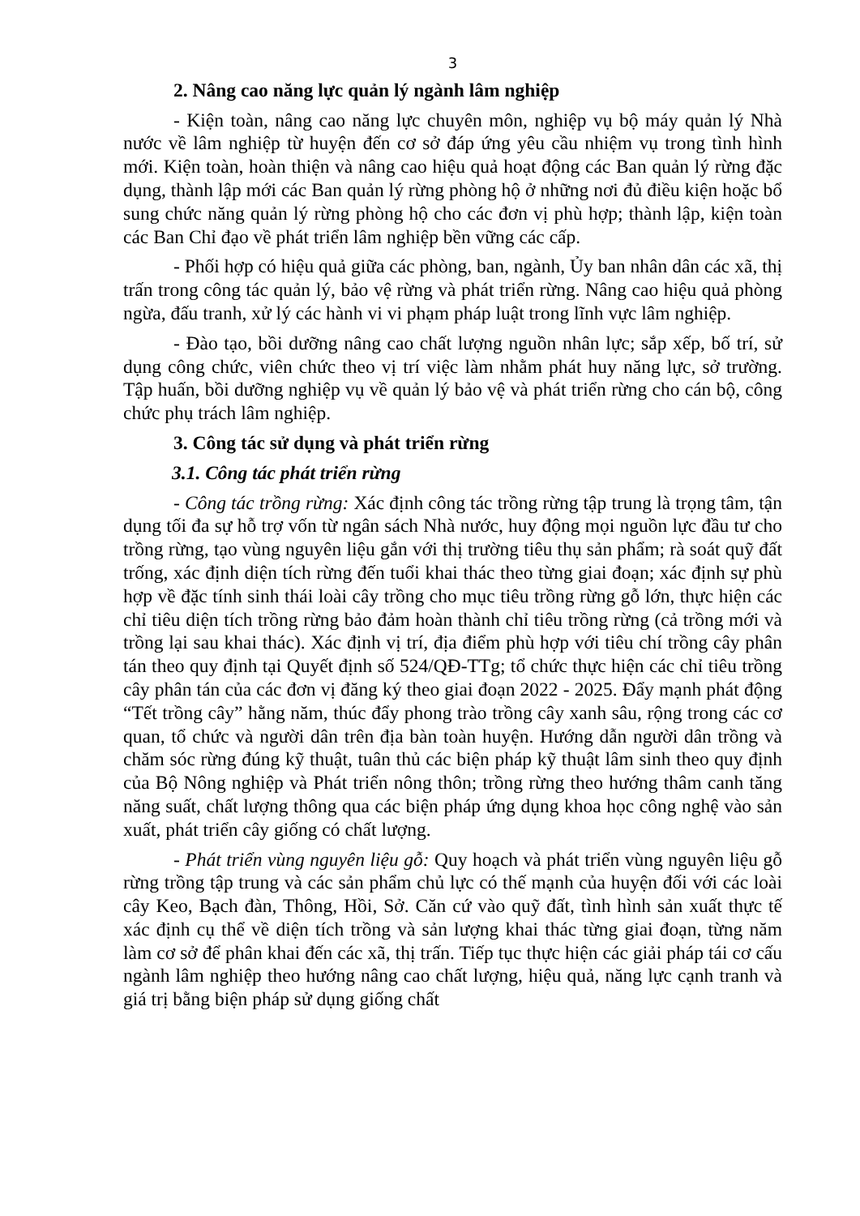3
2. Nâng cao năng lực quản lý ngành lâm nghiệp
- Kiện toàn, nâng cao năng lực chuyên môn, nghiệp vụ bộ máy quản lý Nhà nước về lâm nghiệp từ huyện đến cơ sở đáp ứng yêu cầu nhiệm vụ trong tình hình mới. Kiện toàn, hoàn thiện và nâng cao hiệu quả hoạt động các Ban quản lý rừng đặc dụng, thành lập mới các Ban quản lý rừng phòng hộ ở những nơi đủ điều kiện hoặc bổ sung chức năng quản lý rừng phòng hộ cho các đơn vị phù hợp; thành lập, kiện toàn các Ban Chỉ đạo về phát triển lâm nghiệp bền vững các cấp.
- Phối hợp có hiệu quả giữa các phòng, ban, ngành, Ủy ban nhân dân các xã, thị trấn trong công tác quản lý, bảo vệ rừng và phát triển rừng. Nâng cao hiệu quả phòng ngừa, đấu tranh, xử lý các hành vi vi phạm pháp luật trong lĩnh vực lâm nghiệp.
- Đào tạo, bồi dưỡng nâng cao chất lượng nguồn nhân lực; sắp xếp, bố trí, sử dụng công chức, viên chức theo vị trí việc làm nhằm phát huy năng lực, sở trường. Tập huấn, bồi dưỡng nghiệp vụ về quản lý bảo vệ và phát triển rừng cho cán bộ, công chức phụ trách lâm nghiệp.
3. Công tác sử dụng và phát triển rừng
3.1. Công tác phát triển rừng
- Công tác trồng rừng: Xác định công tác trồng rừng tập trung là trọng tâm, tận dụng tối đa sự hỗ trợ vốn từ ngân sách Nhà nước, huy động mọi nguồn lực đầu tư cho trồng rừng, tạo vùng nguyên liệu gắn với thị trường tiêu thụ sản phẩm; rà soát quỹ đất trống, xác định diện tích rừng đến tuổi khai thác theo từng giai đoạn; xác định sự phù hợp về đặc tính sinh thái loài cây trồng cho mục tiêu trồng rừng gỗ lớn, thực hiện các chỉ tiêu diện tích trồng rừng bảo đảm hoàn thành chỉ tiêu trồng rừng (cả trồng mới và trồng lại sau khai thác). Xác định vị trí, địa điểm phù hợp với tiêu chí trồng cây phân tán theo quy định tại Quyết định số 524/QĐ-TTg; tổ chức thực hiện các chỉ tiêu trồng cây phân tán của các đơn vị đăng ký theo giai đoạn 2022 - 2025. Đẩy mạnh phát động “Tết trồng cây” hằng năm, thúc đẩy phong trào trồng cây xanh sâu, rộng trong các cơ quan, tổ chức và người dân trên địa bàn toàn huyện. Hướng dẫn người dân trồng và chăm sóc rừng đúng kỹ thuật, tuân thủ các biện pháp kỹ thuật lâm sinh theo quy định của Bộ Nông nghiệp và Phát triển nông thôn; trồng rừng theo hướng thâm canh tăng năng suất, chất lượng thông qua các biện pháp ứng dụng khoa học công nghệ vào sản xuất, phát triển cây giống có chất lượng.
- Phát triển vùng nguyên liệu gỗ: Quy hoạch và phát triển vùng nguyên liệu gỗ rừng trồng tập trung và các sản phẩm chủ lực có thế mạnh của huyện đối với các loài cây Keo, Bạch đàn, Thông, Hồi, Sở. Căn cứ vào quỹ đất, tình hình sản xuất thực tế xác định cụ thể về diện tích trồng và sản lượng khai thác từng giai đoạn, từng năm làm cơ sở để phân khai đến các xã, thị trấn. Tiếp tục thực hiện các giải pháp tái cơ cấu ngành lâm nghiệp theo hướng nâng cao chất lượng, hiệu quả, năng lực cạnh tranh và giá trị bằng biện pháp sử dụng giống chất